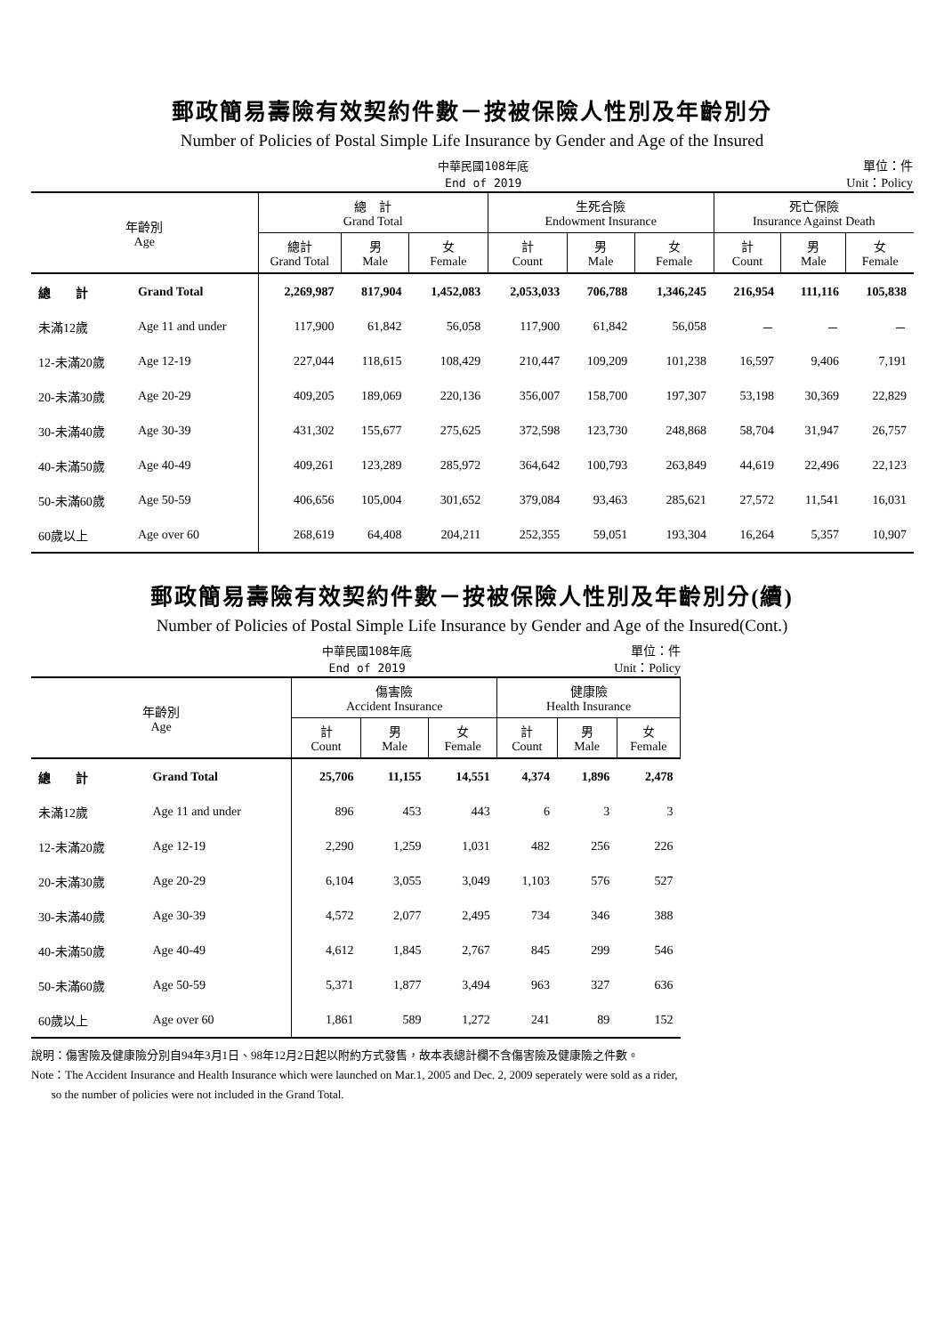郵政簡易壽險有效契約件數－按被保險人性別及年齡別分
Number of Policies of Postal Simple Life Insurance by Gender and Age of the Insured
中華民國108年底
End of 2019 單位：件
Unit：Policy
| 年齡別 Age | | 總 計 Grand Total | | | 生死合險 Endowment Insurance | | | 死亡保險 Insurance Against Death | | |
| --- | --- | --- | --- | --- | --- | --- | --- | --- | --- | --- |
| | | 總計 Grand Total | 男 Male | 女 Female | 計 Count | 男 Male | 女 Female | 計 Count | 男 Male | 女 Female |
| 總 計 | Grand Total | 2,269,987 | 817,904 | 1,452,083 | 2,053,033 | 706,788 | 1,346,245 | 216,954 | 111,116 | 105,838 |
| 未滿12歲 | Age 11 and under | 117,900 | 61,842 | 56,058 | 117,900 | 61,842 | 56,058 | － | － | － |
| 12-未滿20歲 | Age 12-19 | 227,044 | 118,615 | 108,429 | 210,447 | 109,209 | 101,238 | 16,597 | 9,406 | 7,191 |
| 20-未滿30歲 | Age 20-29 | 409,205 | 189,069 | 220,136 | 356,007 | 158,700 | 197,307 | 53,198 | 30,369 | 22,829 |
| 30-未滿40歲 | Age 30-39 | 431,302 | 155,677 | 275,625 | 372,598 | 123,730 | 248,868 | 58,704 | 31,947 | 26,757 |
| 40-未滿50歲 | Age 40-49 | 409,261 | 123,289 | 285,972 | 364,642 | 100,793 | 263,849 | 44,619 | 22,496 | 22,123 |
| 50-未滿60歲 | Age 50-59 | 406,656 | 105,004 | 301,652 | 379,084 | 93,463 | 285,621 | 27,572 | 11,541 | 16,031 |
| 60歲以上 | Age over 60 | 268,619 | 64,408 | 204,211 | 252,355 | 59,051 | 193,304 | 16,264 | 5,357 | 10,907 |
郵政簡易壽險有效契約件數－按被保險人性別及年齡別分(續)
Number of Policies of Postal Simple Life Insurance by Gender and Age of the Insured(Cont.)
中華民國108年底
End of 2019 單位：件
Unit：Policy
| 年齡別 Age | | 傷害險 Accident Insurance | | | 健康險 Health Insurance | | |
| --- | --- | --- | --- | --- | --- | --- | --- |
| | | 計 Count | 男 Male | 女 Female | 計 Count | 男 Male | 女 Female |
| 總 計 | Grand Total | 25,706 | 11,155 | 14,551 | 4,374 | 1,896 | 2,478 |
| 未滿12歲 | Age 11 and under | 896 | 453 | 443 | 6 | 3 | 3 |
| 12-未滿20歲 | Age 12-19 | 2,290 | 1,259 | 1,031 | 482 | 256 | 226 |
| 20-未滿30歲 | Age 20-29 | 6,104 | 3,055 | 3,049 | 1,103 | 576 | 527 |
| 30-未滿40歲 | Age 30-39 | 4,572 | 2,077 | 2,495 | 734 | 346 | 388 |
| 40-未滿50歲 | Age 40-49 | 4,612 | 1,845 | 2,767 | 845 | 299 | 546 |
| 50-未滿60歲 | Age 50-59 | 5,371 | 1,877 | 3,494 | 963 | 327 | 636 |
| 60歲以上 | Age over 60 | 1,861 | 589 | 1,272 | 241 | 89 | 152 |
說明：傷害險及健康險分別自94年3月1日、98年12月2日起以附約方式發售，故本表總計欄不含傷害險及健康險之件數。
Note：The Accident Insurance and Health Insurance which were launched on Mar.1, 2005 and Dec. 2, 2009 seperately were sold as a rider,
so the number of policies were not included in the Grand Total.